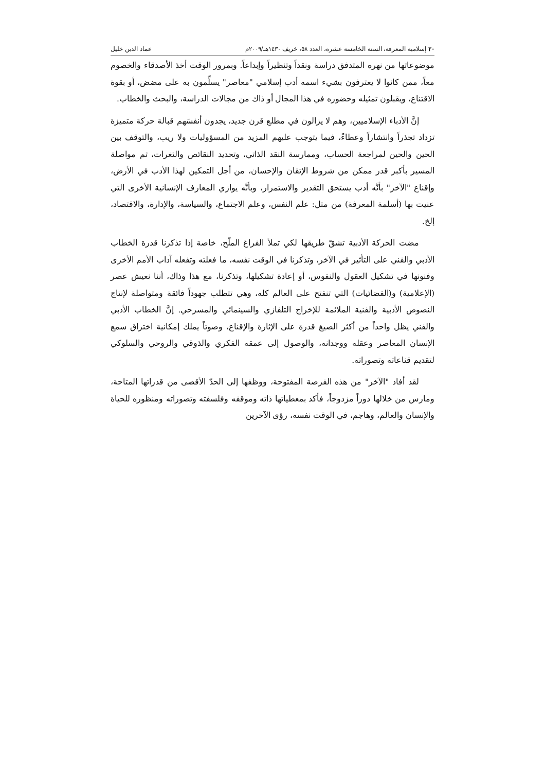٢٠ إسلامية المعرفة، السنة الخامسة عشرة، العدد ٥٨، خريف ١٤٣٠هـ/٢٠٠٩م عماد الدين خليل
موضوعاتها من نهره المتدفق دراسة ونقداً وتنظيراً وإبداعاً. وبمرور الوقت أخذ الأصدقاء والخصوم معاً، ممن كانوا لا يعترفون بشيء اسمه أدب إسلامي "معاصر" يسلِّمون به على مضض، أو بقوة الاقتناع، ويقبلون تمثيله وحضوره في هذا المجال أو ذاك من مجالات الدراسة، والبحث والخطاب.
إنَّ الأدباء الإسلاميين، وهم لا يزالون في مطلع قرن جديد، يجدون أنفسَهم قبالة حركة متميزة تزداد تجذراً وانتشاراً وعطاءً، فيما يتوجب عليهم المزيد من المسؤوليات ولا ريب، والتوقف بين الحين والحين لمراجعة الحساب، وممارسة النقد الذاتي، وتحديد النقائص والثغرات، ثم مواصلة المسير بأكبر قدر ممكن من شروط الإتقان والإحسان، من أجل التمكين لهذا الأدب في الأرض، وإقناع "الآخر" بأنَّه أدب يستحق التقدير والاستمرار، وبأنَّه يوازي المعارف الإنسانية الأخرى التي عنيت بها (أسلمة المعرفة) من مثل: علم النفس، وعلم الاجتماع، والسياسة، والإدارة، والاقتصاد، إلخ.
مضت الحركة الأدبية تشقّ طريقها لكي تملأ الفراغ الملّح، خاصة إذا تذكرنا قدرة الخطاب الأدبي والفني على التأثير في الآخر، وتذكرنا في الوقت نفسه، ما فعلته وتفعله آداب الأمم الأخرى وفنونها في تشكيل العقول والنفوس، أو إعادة تشكيلها، وتذكرنا، مع هذا وذاك، أننا نعيش عصر (الإعلامية) و(الفضائيات) التي تنفتح على العالم كله، وهي تتطلب جهوداً فائقة ومتواصلة لإنتاج النصوص الأدبية والفنية الملائمة للإخراج التلفازي والسينمائي والمسرحي. إنَّ الخطاب الأدبي والفني يظل واحداً من أكثر الصيغ قدرة على الإثارة والإقناع، وصوتاً يملك إمكانية اختراق سمع الإنسان المعاصر وعقله ووجدانه، والوصول إلى عمقه الفكري والذوقي والروحي والسلوكي لتقديم قناعاته وتصوراته.
لقد أفاد "الآخر" من هذه الفرصة المفتوحة، ووظفها إلى الحدّ الأقصى من قدراتها المتاحة، ومارس من خلالها دوراً مزدوجاً، فأكد بمعطياتها ذاته وموقفه وفلسفته وتصوراته ومنظوره للحياة والإنسان والعالم، وهاجم، في الوقت نفسه، رؤى الآخرين